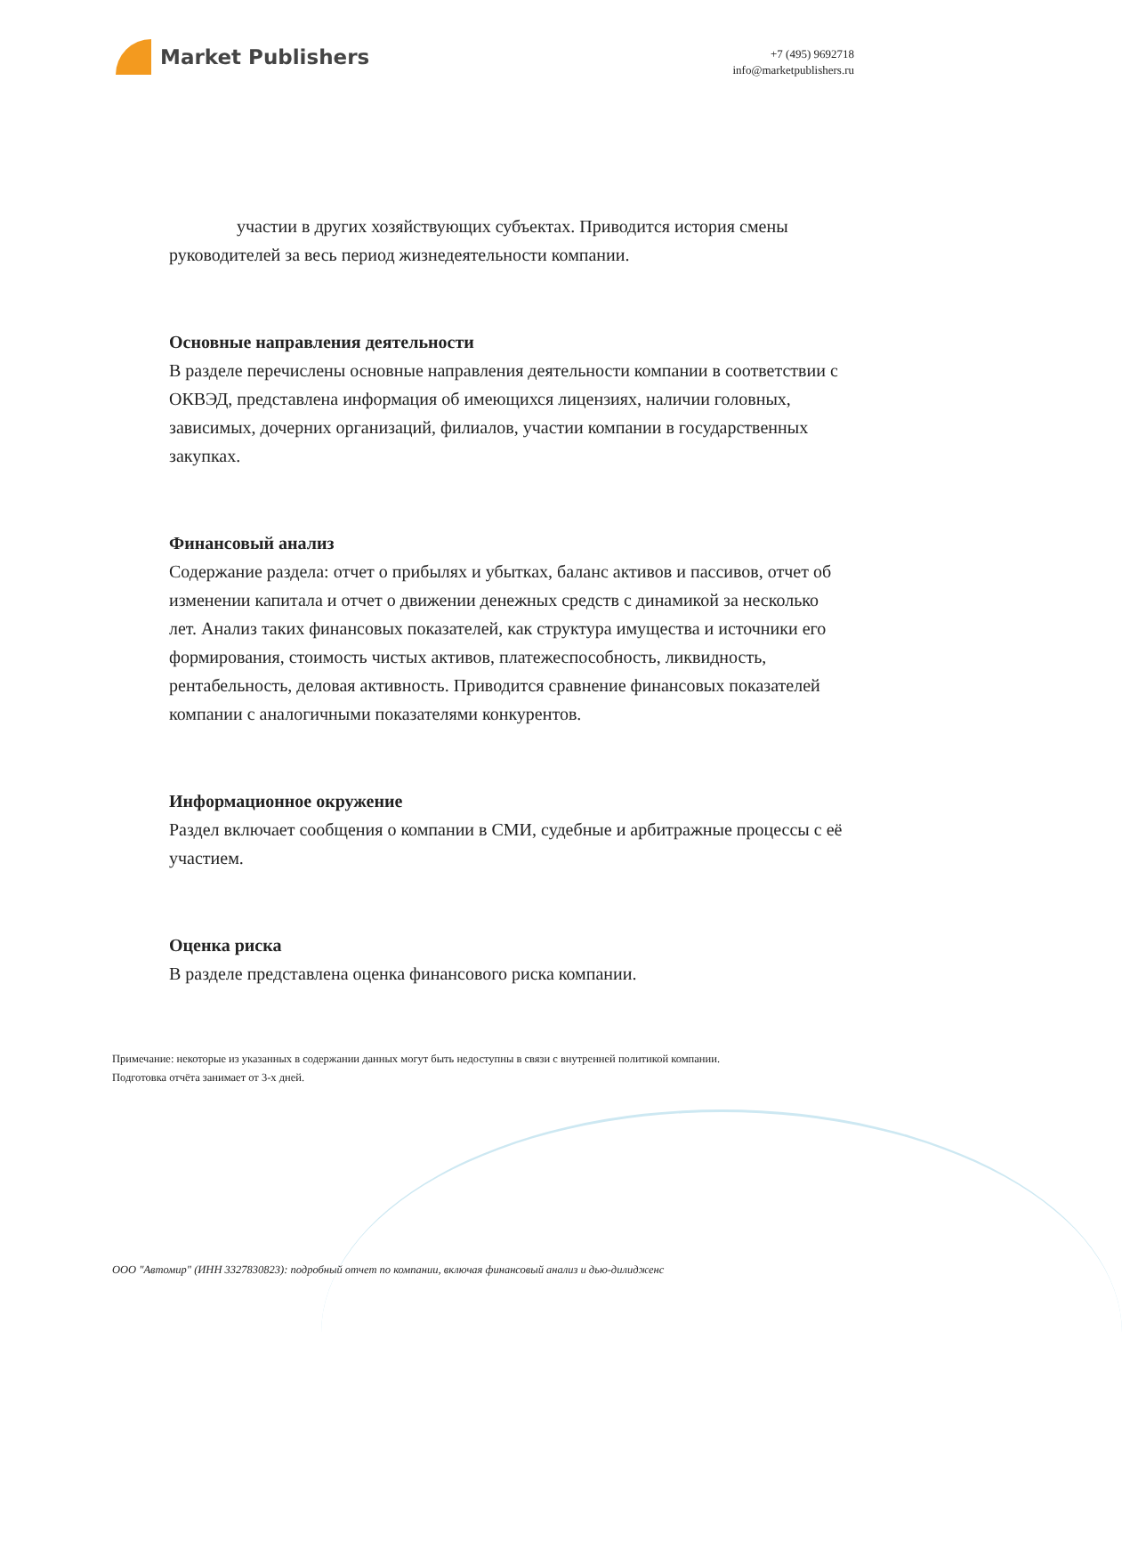Market Publishers
+7 (495) 9692718
info@marketpublishers.ru
участии в других хозяйствующих субъектах. Приводится история смены руководителей за весь период жизнедеятельности компании.
Основные направления деятельности
В разделе перечислены основные направления деятельности компании в соответствии с ОКВЭД, представлена информация об имеющихся лицензиях, наличии головных, зависимых, дочерних организаций, филиалов, участии компании в государственных закупках.
Финансовый анализ
Содержание раздела: отчет о прибылях и убытках, баланс активов и пассивов, отчет об изменении капитала и отчет о движении денежных средств с динамикой за несколько лет. Анализ таких финансовых показателей, как структура имущества и источники его формирования, стоимость чистых активов, платежеспособность, ликвидность, рентабельность, деловая активность. Приводится сравнение финансовых показателей компании с аналогичными показателями конкурентов.
Информационное окружение
Раздел включает сообщения о компании в СМИ, судебные и арбитражные процессы с её участием.
Оценка риска
В разделе представлена оценка финансового риска компании.
Примечание: некоторые из указанных в содержании данных могут быть недоступны в связи с внутренней политикой компании.
Подготовка отчёта занимает от 3-х дней.
ООО "Автомир" (ИНН 3327830823): подробный отчет по компании, включая финансовый анализ и дью-дилидженс